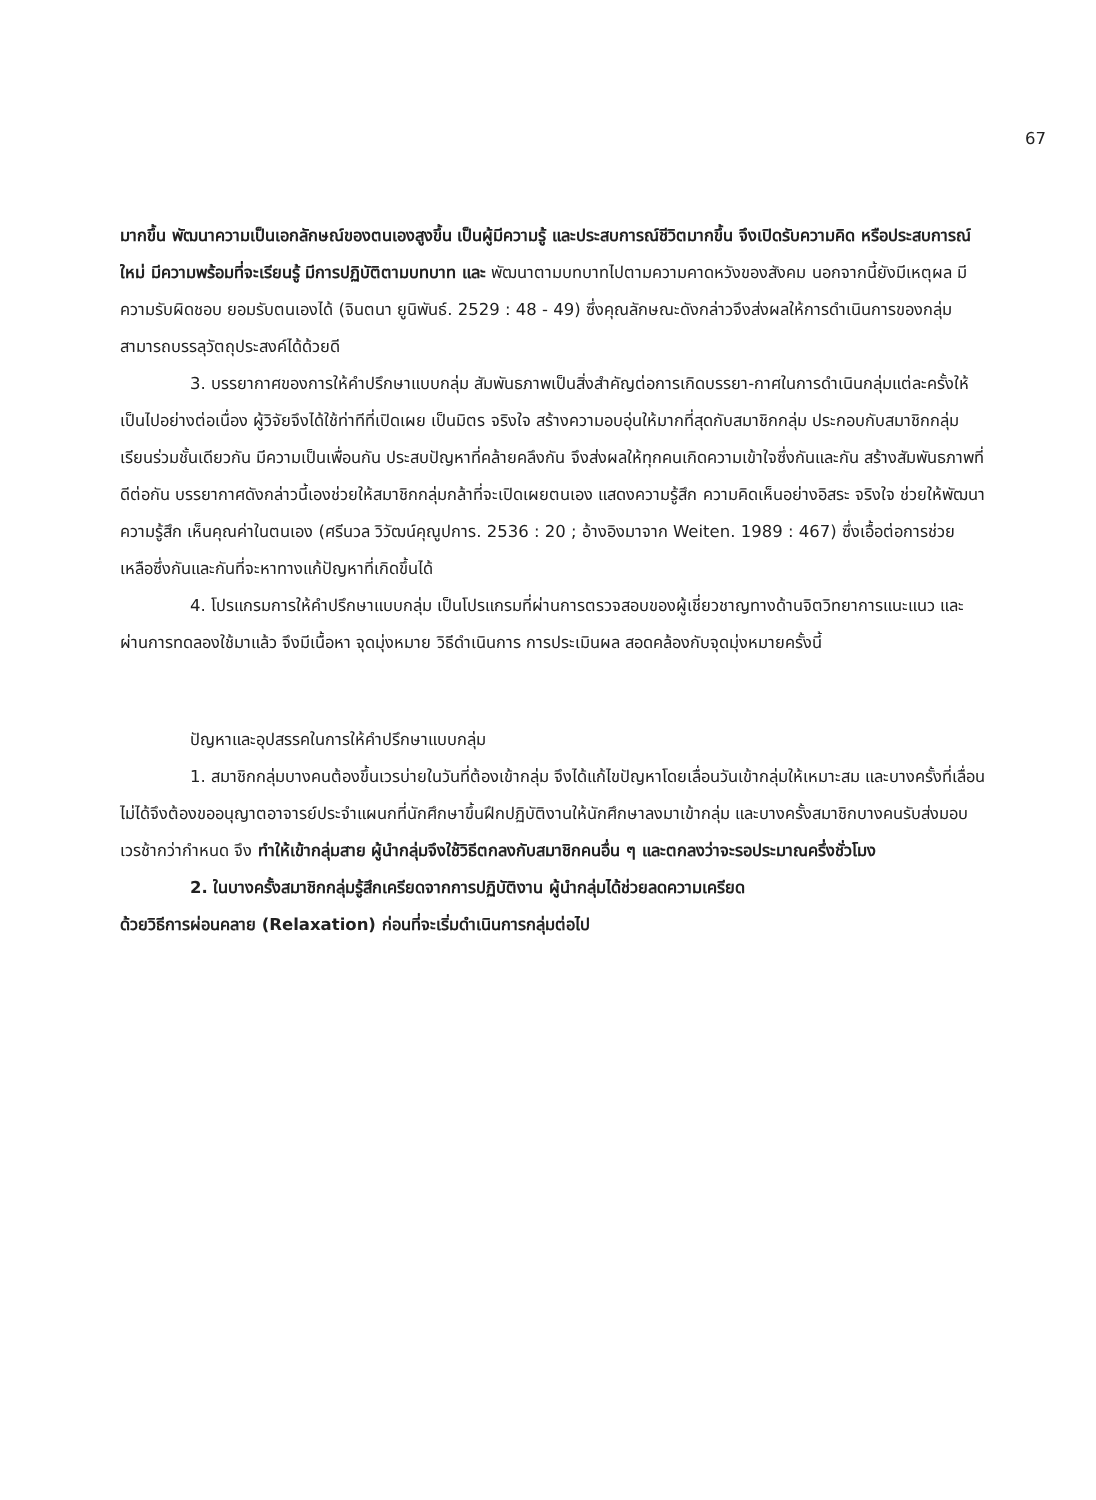67
มากขึ้น พัฒนาความเป็นเอกลักษณ์ของตนเองสูงขึ้น เป็นผู้มีความรู้ และประสบการณ์ชีวิตมากขึ้น จึงเปิดรับความคิด หรือประสบการณ์ใหม่ มีความพร้อมที่จะเรียนรู้ มีการปฏิบัติตามบทบาท และ พัฒนาตามบทบาทไปตามความคาดหวังของสังคม นอกจากนี้ยังมีเหตุผล มีความรับผิดชอบ ยอมรับตนเองได้ (จินตนา ยูนิพันธ์. 2529 : 48 - 49) ซึ่งคุณลักษณะดังกล่าวจึงส่งผลให้การดำเนินการของกลุ่มสามารถบรรลุวัตถุประสงค์ได้ด้วยดี
3. บรรยากาศของการให้คำปรึกษาแบบกลุ่ม สัมพันธภาพเป็นสิ่งสำคัญต่อการเกิดบรรยา-กาศในการดำเนินกลุ่มแต่ละครั้งให้เป็นไปอย่างต่อเนื่อง ผู้วิจัยจึงได้ใช้ท่าทีที่เปิดเผย เป็นมิตร จริงใจ สร้างความอบอุ่นให้มากที่สุดกับสมาชิกกลุ่ม ประกอบกับสมาชิกกลุ่มเรียนร่วมชั้นเดียวกัน มีความเป็นเพื่อนกัน ประสบปัญหาที่คล้ายคลึงกัน จึงส่งผลให้ทุกคนเกิดความเข้าใจซึ่งกันและกัน สร้างสัมพันธภาพที่ดีต่อกัน บรรยากาศดังกล่าวนี้เองช่วยให้สมาชิกกลุ่มกล้าที่จะเปิดเผยตนเอง แสดงความรู้สึก ความคิดเห็นอย่างอิสระ จริงใจ ช่วยให้พัฒนาความรู้สึก เห็นคุณค่าในตนเอง (ศรีนวล วิวัฒน์คุณูปการ. 2536 : 20 ; อ้างอิงมาจาก Weiten. 1989 : 467) ซึ่งเอื้อต่อการช่วยเหลือซึ่งกันและกันที่จะหาทางแก้ปัญหาที่เกิดขึ้นได้
4. โปรแกรมการให้คำปรึกษาแบบกลุ่ม เป็นโปรแกรมที่ผ่านการตรวจสอบของผู้เชี่ยวชาญทางด้านจิตวิทยาการแนะแนว และผ่านการทดลองใช้มาแล้ว จึงมีเนื้อหา จุดมุ่งหมาย วิธีดำเนินการ การประเมินผล สอดคล้องกับจุดมุ่งหมายครั้งนี้
ปัญหาและอุปสรรคในการให้คำปรึกษาแบบกลุ่ม
1. สมาชิกกลุ่มบางคนต้องขึ้นเวรบ่ายในวันที่ต้องเข้ากลุ่ม จึงได้แก้ไขปัญหาโดยเลื่อนวันเข้ากลุ่มให้เหมาะสม และบางครั้งที่เลื่อนไม่ได้จึงต้องขออนุญาตอาจารย์ประจำแผนกที่นักศึกษาขึ้นฝึกปฏิบัติงานให้นักศึกษาลงมาเข้ากลุ่ม และบางครั้งสมาชิกบางคนรับส่งมอบเวรช้ากว่ากำหนด จึง ทำให้เข้ากลุ่มสาย ผู้นำกลุ่มจึงใช้วิธีตกลงกับสมาชิกคนอื่น ๆ และตกลงว่าจะรอประมาณครึ่งชั่วโมง
2. ในบางครั้งสมาชิกกลุ่มรู้สึกเครียดจากการปฏิบัติงาน ผู้นำกลุ่มได้ช่วยลดความเครียด
ด้วยวิธีการผ่อนคลาย (Relaxation) ก่อนที่จะเริ่มดำเนินการกลุ่มต่อไป